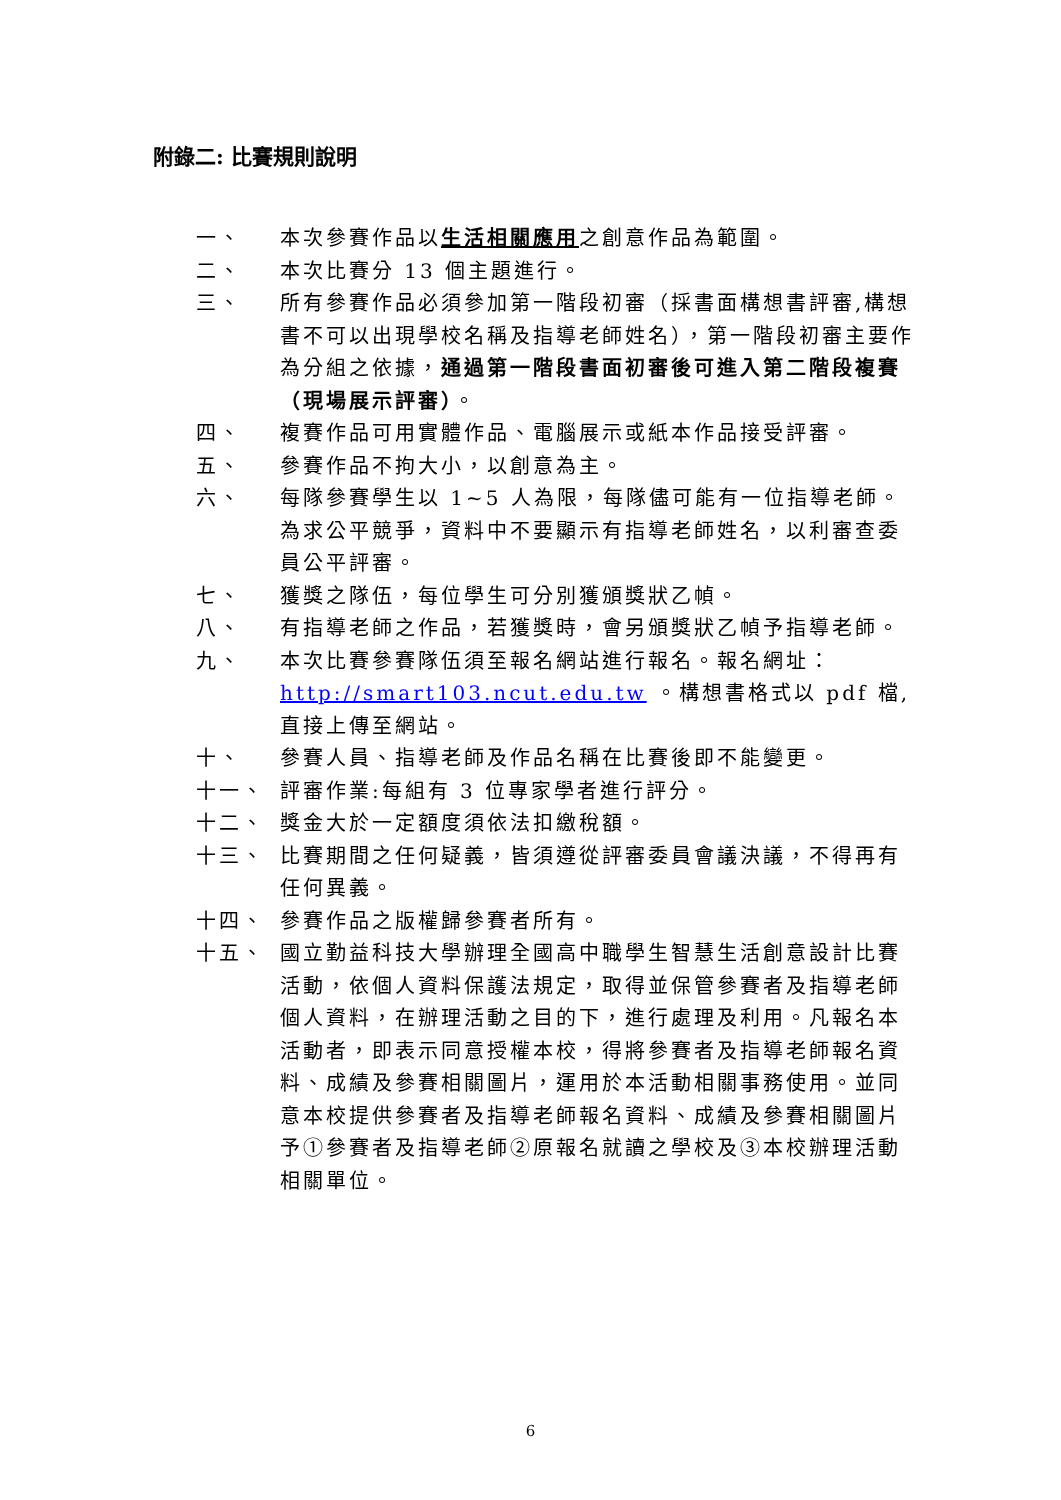附錄二: 比賽規則說明
一、 本次參賽作品以生活相關應用之創意作品為範圍。
二、 本次比賽分 13 個主題進行。
三、 所有參賽作品必須參加第一階段初審（採書面構想書評審,構想書不可以出現學校名稱及指導老師姓名），第一階段初審主要作為分組之依據，通過第一階段書面初審後可進入第二階段複賽（現場展示評審）。
四、 複賽作品可用實體作品、電腦展示或紙本作品接受評審。
五、 參賽作品不拘大小，以創意為主。
六、 每隊參賽學生以 1~5 人為限，每隊儘可能有一位指導老師。為求公平競爭，資料中不要顯示有指導老師姓名，以利審查委員公平評審。
七、 獲獎之隊伍，每位學生可分別獲頒獎狀乙幀。
八、 有指導老師之作品，若獲獎時，會另頒獎狀乙幀予指導老師。
九、 本次比賽參賽隊伍須至報名網站進行報名。報名網址：http://smart103.ncut.edu.tw 。構想書格式以 pdf 檔,直接上傳至網站。
十、 參賽人員、指導老師及作品名稱在比賽後即不能變更。
十一、 評審作業:每組有 3 位專家學者進行評分。
十二、 獎金大於一定額度須依法扣繳稅額。
十三、 比賽期間之任何疑義，皆須遵從評審委員會議決議，不得再有任何異義。
十四、 參賽作品之版權歸參賽者所有。
十五、 國立勤益科技大學辦理全國高中職學生智慧生活創意設計比賽活動，依個人資料保護法規定，取得並保管參賽者及指導老師個人資料，在辦理活動之目的下，進行處理及利用。凡報名本活動者，即表示同意授權本校，得將參賽者及指導老師報名資料、成績及參賽相關圖片，運用於本活動相關事務使用。並同意本校提供參賽者及指導老師報名資料、成績及參賽相關圖片予①參賽者及指導老師②原報名就讀之學校及③本校辦理活動相關單位。
6